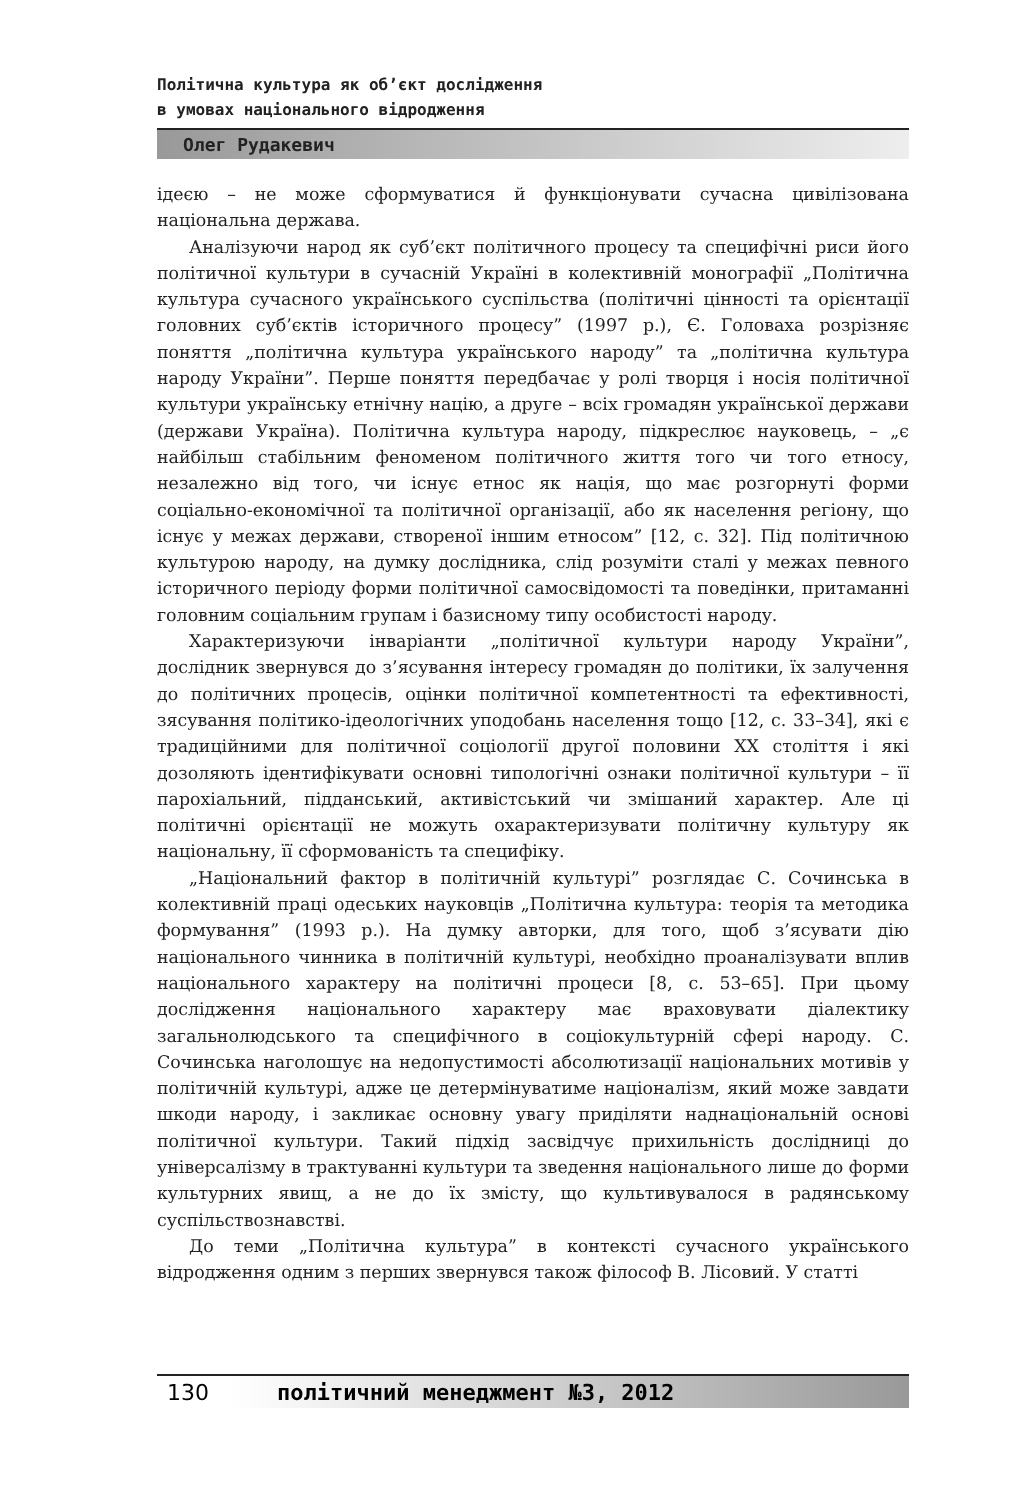Політична культура як об’єкт дослідження
в умовах національного відродження
Олег Рудакевич
ідеєю – не може сформуватися й функціонувати сучасна цивілізована національна держава.
Аналізуючи народ як суб’єкт політичного процесу та специфічні риси його політичної культури в сучасній Україні в колективній монографії „Політична культура сучасного українського суспільства (політичні цінності та орієнтації головних суб’єктів історичного процесу” (1997 р.), Є. Головаха розрізняє поняття „політична культура українського народу” та „політична культура народу України”. Перше поняття передбачає у ролі творця і носія політичної культури українську етнічну націю, а друге – всіх громадян української держави (держави Україна). Політична культура народу, підкреслює науковець, – „є найбільш стабільним феноменом політичного життя того чи того етносу, незалежно від того, чи існує етнос як нація, що має розгорнуті форми соціально-економічної та політичної організації, або як населення регіону, що існує у межах держави, створеної іншим етносом” [12, с. 32]. Під політичною культурою народу, на думку дослідника, слід розуміти сталі у межах певного історичного періоду форми політичної самосвідомості та поведінки, притаманні головним соціальним групам і базисному типу особистості народу.
Характеризуючи інваріанти „політичної культури народу України”, дослідник звернувся до з’ясування інтересу громадян до політики, їх залучення до політичних процесів, оцінки політичної компетентності та ефективності, зясування політико-ідеологічних уподобань населення тощо [12, с. 33–34], які є традиційними для політичної соціології другої половини XX століття і які дозоляють ідентифікувати основні типологічні ознаки політичної культури – її парохіальний, підданський, активістський чи змішаний характер. Але ці політичні орієнтації не можуть охарактеризувати політичну культуру як національну, її сформованість та специфіку.
„Національний фактор в політичній культурі” розглядає С. Сочинська в колективній праці одеських науковців „Політична культура: теорія та методика формування” (1993 р.). На думку авторки, для того, щоб з’ясувати дію національного чинника в політичній культурі, необхідно проаналізувати вплив національного характеру на політичні процеси [8, с. 53–65]. При цьому дослідження національного характеру має враховувати діалектику загальнолюдського та специфічного в соціокультурній сфері народу. С. Сочинська наголошує на недопустимості абсолютизації національних мотивів у політичній культурі, адже це детермінуватиме націоналізм, який може завдати шкоди народу, і закликає основну увагу приділяти наднаціональній основі політичної культури. Такий підхід засвідчує прихильність дослідниці до універсалізму в трактуванні культури та зведення національного лише до форми культурних явищ, а не до їх змісту, що культивувалося в радянському суспільствознавстві.
До теми „Політична культура” в контексті сучасного українського відродження одним з перших звернувся також філософ В. Лісовий. У статті
130 політичний менеджмент №3, 2012